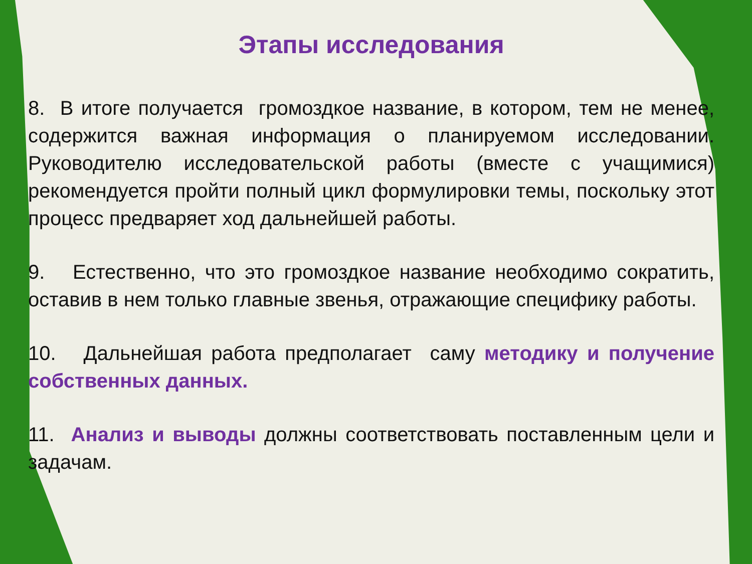Этапы исследования
8. В итоге получается громоздкое название, в котором, тем не менее, содержится важная информация о планируемом исследовании. Руководителю исследовательской работы (вместе с учащимися) рекомендуется пройти полный цикл формулировки темы, поскольку этот процесс предваряет ход дальнейшей работы.
9. Естественно, что это громоздкое название необходимо сократить, оставив в нем только главные звенья, отражающие специфику работы.
10. Дальнейшая работа предполагает саму методику и получение собственных данных.
11. Анализ и выводы должны соответствовать поставленным цели и задачам.